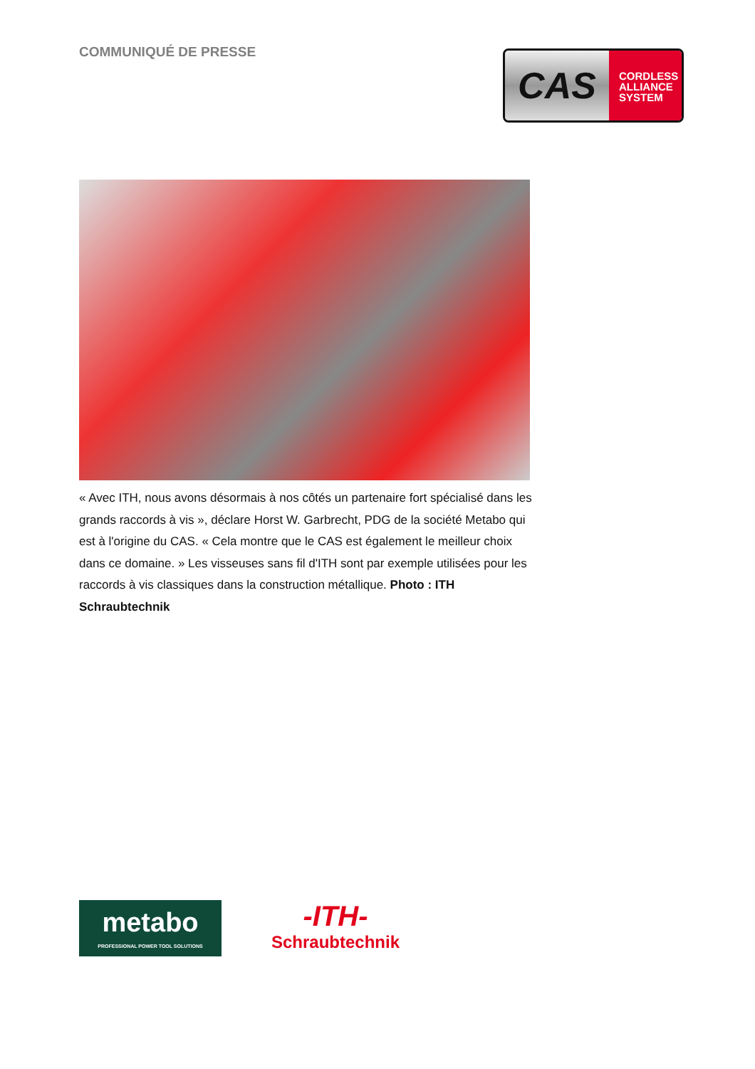COMMUNIQUÉ DE PRESSE
CAS
CORDLESS
ALLIANCE
SYSTEM
« Avec ITH, nous avons désormais à nos côtés un partenaire fort spécialisé dans les grands raccords à vis », déclare Horst W. Garbrecht, PDG de la société Metabo qui est à l'origine du CAS. « Cela montre que le CAS est également le meilleur choix dans ce domaine. » Les visseuses sans fil d'ITH sont par exemple utilisées pour les raccords à vis classiques dans la construction métallique. Photo : ITH Schraubtechnik
metabo
PROFESSIONAL POWER TOOL SOLUTIONS
-ITH-
Schraubtechnik